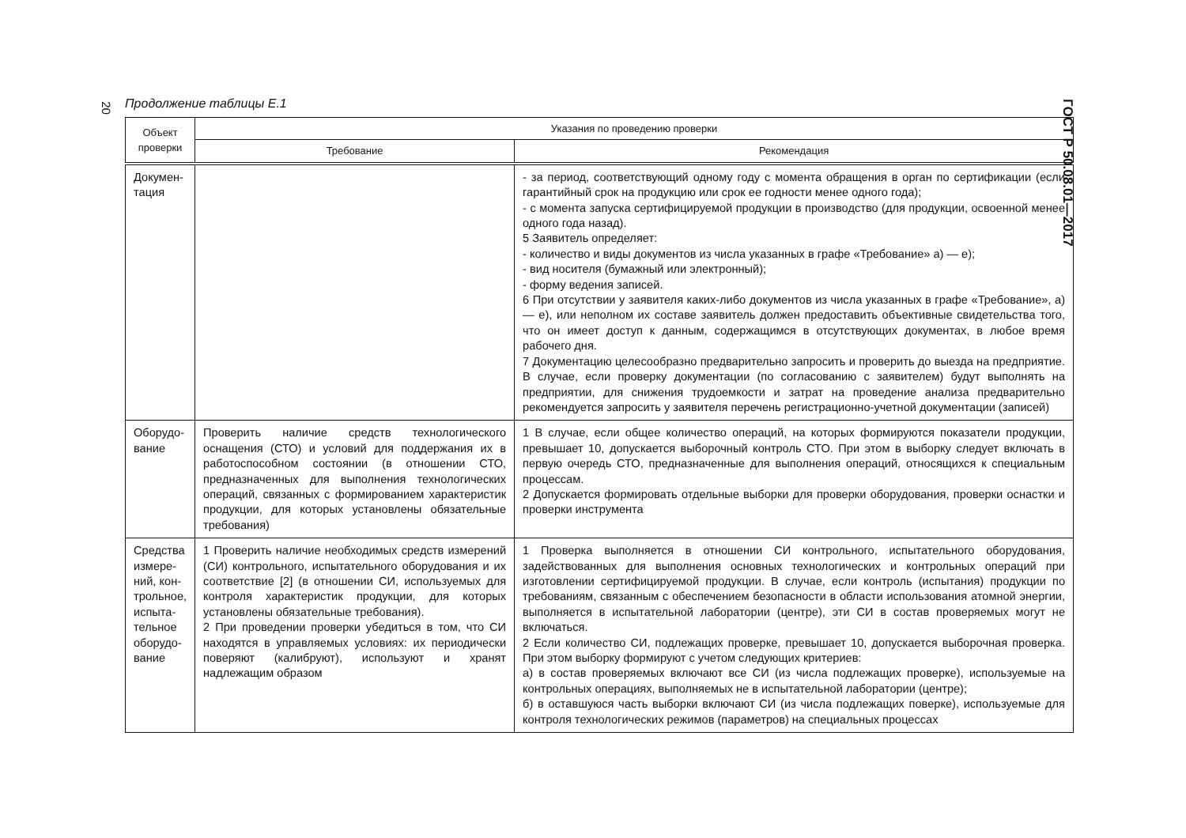20 Продолжение таблицы Е.1
ГОСТ Р 50.08.01—2017
| Объект проверки | Указания по проведению проверки | |
| --- | --- | --- |
| | Требование | Рекомендация |
| Докумен- тация | | - за период, соответствующий одному году с момента обращения в орган по сертификации (если гарантийный срок на продукцию или срок ее годности менее одного года); - с момента запуска сертифицируемой продукции в производство (для продукции, освоенной менее одного года назад). 5 Заявитель определяет: - количество и виды документов из числа указанных в графе «Требование» а) — е); - вид носителя (бумажный или электронный); - форму ведения записей. 6 При отсутствии у заявителя каких-либо документов из числа указанных в графе «Требование», а) — е), или неполном их составе заявитель должен предоставить объективные свидетельства того, что он имеет доступ к данным, содержащимся в отсутствующих документах, в любое время рабочего дня. 7 Документацию целесообразно предварительно запросить и проверить до выезда на предприятие. В случае, если проверку документации (по согласованию с заявителем) будут выполнять на предприятии, для снижения трудоемкости и затрат на проведение анализа предварительно рекомендуется запросить у заявителя перечень регистрационно-учетной документации (записей) |
| Оборудо- вание | Проверить наличие средств технологического оснащения (СТО) и условий для поддержания их в работоспособном состоянии (в отношении СТО, предназначенных для выполнения технологических операций, связанных с формированием характеристик продукции, для которых установлены обязательные требования) | 1 В случае, если общее количество операций, на которых формируются показатели продукции, превышает 10, допускается выборочный контроль СТО. При этом в выборку следует включать в первую очередь СТО, предназначенные для выполнения операций, относящихся к специальным процессам. 2 Допускается формировать отдельные выборки для проверки оборудования, проверки оснастки и проверки инструмента |
| Средства измере-ний, кон-трольное, испыта-тельное оборудо-вание | 1 Проверить наличие необходимых средств измерений (СИ) контрольного, испытательного оборудования и их соответствие [2] (в отношении СИ, используемых для контроля характеристик продукции, для которых установлены обязательные требования). 2 При проведении проверки убедиться в том, что СИ находятся в управляемых условиях: их периодически поверяют (калибруют), используют и хранят надлежащим образом | 1 Проверка выполняется в отношении СИ контрольного, испытательного оборудования, задействованных для выполнения основных технологических и контрольных операций при изготовлении сертифицируемой продукции. В случае, если контроль (испытания) продукции по требованиям, связанным с обеспечением безопасности в области использования атомной энергии, выполняется в испытательной лаборатории (центре), эти СИ в состав проверяемых могут не включаться. 2 Если количество СИ, подлежащих проверке, превышает 10, допускается выборочная проверка. При этом выборку формируют с учетом следующих критериев: а) в состав проверяемых включают все СИ (из числа подлежащих проверке), используемые на контрольных операциях, выполняемых не в испытательной лаборатории (центре); б) в оставшуюся часть выборки включают СИ (из числа подлежащих поверке), используемые для контроля технологических режимов (параметров) на специальных процессах |